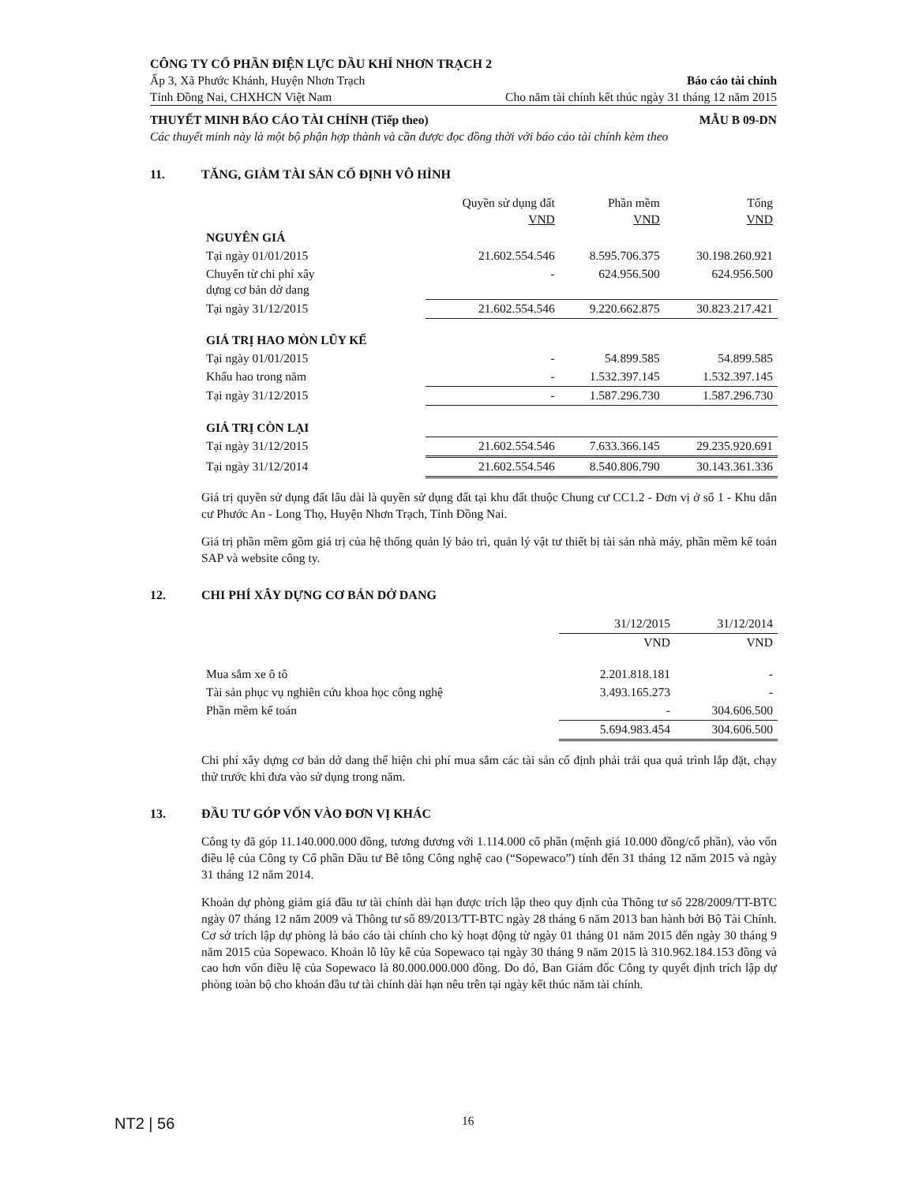CÔNG TY CỔ PHẦN ĐIỆN LỰC DẦU KHÍ NHƠN TRẠCH 2
Ấp 3, Xã Phước Khánh, Huyện Nhơn Trạch Báo cáo tài chính
Tỉnh Đồng Nai, CHXHCN Việt Nam Cho năm tài chính kết thúc ngày 31 tháng 12 năm 2015
THUYẾT MINH BÁO CÁO TÀI CHÍNH (Tiếp theo) MẪU B 09-DN
Các thuyết minh này là một bộ phận hợp thành và cần được đọc đồng thời với báo cáo tài chính kèm theo
11. TĂNG, GIẢM TÀI SẢN CỐ ĐỊNH VÔ HÌNH
| | Quyền sử dụng đất VND | Phần mềm VND | Tổng VND |
| --- | --- | --- | --- |
| NGUYÊN GIÁ | | | |
| Tại ngày 01/01/2015 | 21.602.554.546 | 8.595.706.375 | 30.198.260.921 |
| Chuyển từ chi phí xây dựng cơ bản dở dang | - | 624.956.500 | 624.956.500 |
| Tại ngày 31/12/2015 | 21.602.554.546 | 9.220.662.875 | 30.823.217.421 |
| GIÁ TRỊ HAO MÒN LŨY KẾ | | | |
| Tại ngày 01/01/2015 | - | 54.899.585 | 54.899.585 |
| Khấu hao trong năm | - | 1.532.397.145 | 1.532.397.145 |
| Tại ngày 31/12/2015 | - | 1.587.296.730 | 1.587.296.730 |
| GIÁ TRỊ CÒN LẠI | | | |
| Tại ngày 31/12/2015 | 21.602.554.546 | 7.633.366.145 | 29.235.920.691 |
| Tại ngày 31/12/2014 | 21.602.554.546 | 8.540.806.790 | 30.143.361.336 |
Giá trị quyền sử dụng đất lâu dài là quyền sử dụng đất tại khu đất thuộc Chung cư CC1.2 - Đơn vị ở số 1 - Khu dân cư Phước An - Long Thọ, Huyện Nhơn Trạch, Tỉnh Đồng Nai.
Giá trị phần mềm gồm giá trị của hệ thống quản lý bảo trì, quản lý vật tư thiết bị tài sản nhà máy, phần mềm kế toán SAP và website công ty.
12. CHI PHÍ XÂY DỰNG CƠ BẢN DỞ DANG
| | 31/12/2015 | 31/12/2014 |
| --- | --- | --- |
| | VND | VND |
| Mua sắm xe ô tô | 2.201.818.181 | - |
| Tài sản phục vụ nghiên cứu khoa học công nghệ | 3.493.165.273 | - |
| Phần mềm kế toán | - | 304.606.500 |
| | 5.694.983.454 | 304.606.500 |
Chi phí xây dựng cơ bản dở dang thể hiện chi phí mua sắm các tài sản cố định phải trải qua quá trình lắp đặt, chạy thử trước khi đưa vào sử dụng trong năm.
13. ĐẦU TƯ GÓP VỐN VÀO ĐƠN VỊ KHÁC
Công ty đã góp 11.140.000.000 đồng, tương đương với 1.114.000 cổ phần (mệnh giá 10.000 đồng/cổ phần), vào vốn điều lệ của Công ty Cổ phần Đầu tư Bê tông Công nghệ cao (“Sopewaco”) tính đến 31 tháng 12 năm 2015 và ngày 31 tháng 12 năm 2014.
Khoản dự phòng giảm giá đầu tư tài chính dài hạn được trích lập theo quy định của Thông tư số 228/2009/TT-BTC ngày 07 tháng 12 năm 2009 và Thông tư số 89/2013/TT-BTC ngày 28 tháng 6 năm 2013 ban hành bởi Bộ Tài Chính. Cơ sở trích lập dự phòng là báo cáo tài chính cho kỳ hoạt động từ ngày 01 tháng 01 năm 2015 đến ngày 30 tháng 9 năm 2015 của Sopewaco. Khoản lỗ lũy kế của Sopewaco tại ngày 30 tháng 9 năm 2015 là 310.962.184.153 đồng và cao hơn vốn điều lệ của Sopewaco là 80.000.000.000 đồng. Do đó, Ban Giám đốc Công ty quyết định trích lập dự phòng toàn bộ cho khoản đầu tư tài chính dài hạn nêu trên tại ngày kết thúc năm tài chính.
NT2 | 56 16